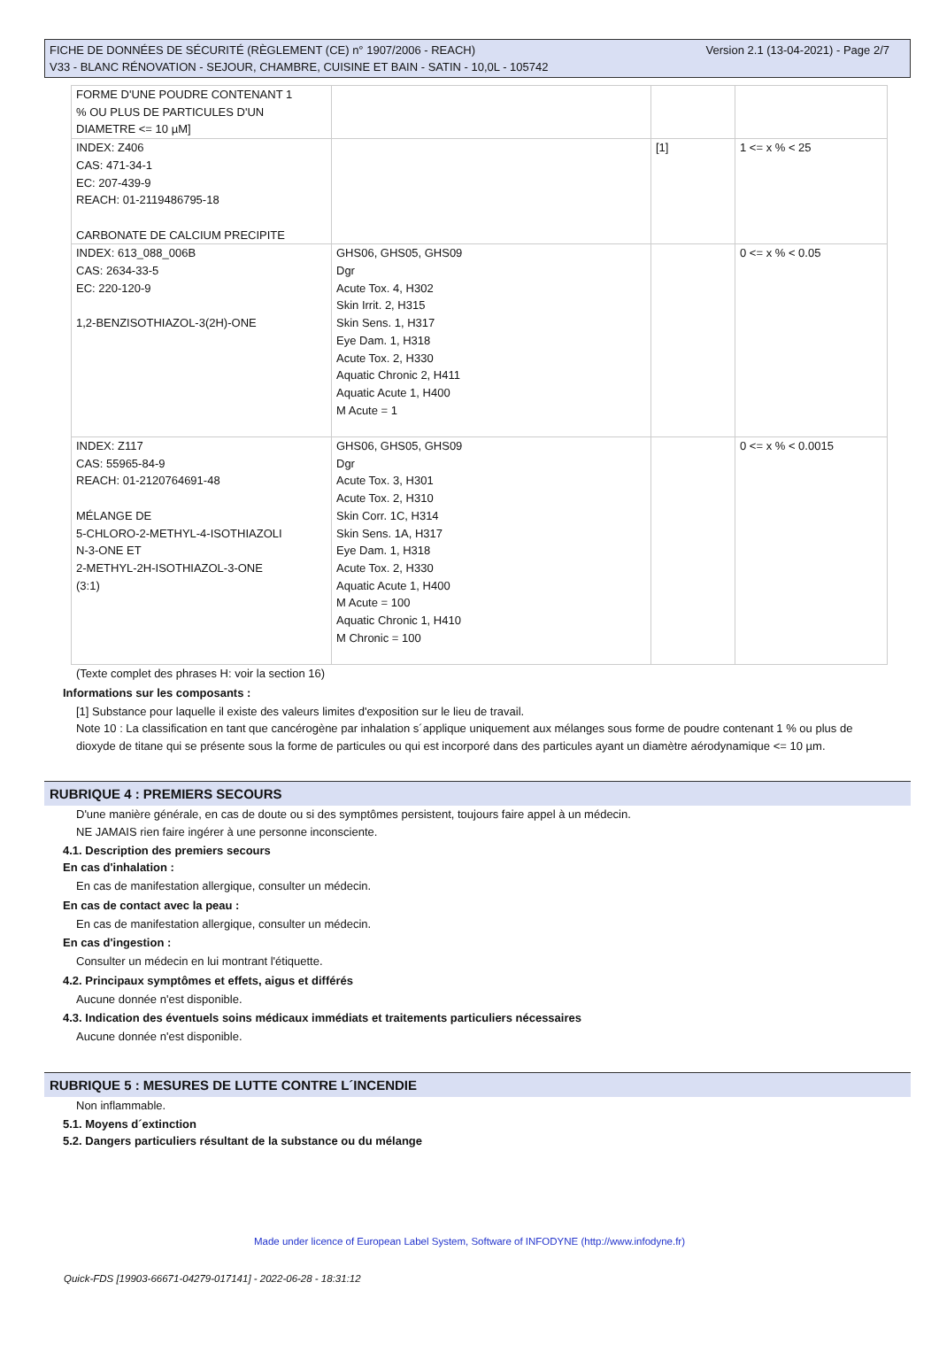Version 2.1 (13-04-2021) - Page 2/7 FICHE DE DONNÉES DE SÉCURITÉ (RÈGLEMENT (CE) n° 1907/2006 - REACH)
V33 - BLANC RÉNOVATION - SEJOUR, CHAMBRE, CUISINE ET BAIN - SATIN - 10,0L - 105742
| FORME D'UNE POUDRE CONTENANT 1 % OU PLUS DE PARTICULES D'UN DIAMETRE <= 10 µM] | | | |
| INDEX: Z406 CAS: 471-34-1 EC: 207-439-9 REACH: 01-2119486795-18 CARBONATE DE CALCIUM PRECIPITE | | [1] | 1 <= x % < 25 |
| INDEX: 613_088_006B CAS: 2634-33-5 EC: 220-120-9 1,2-BENZISOTHIAZOL-3(2H)-ONE | GHS06, GHS05, GHS09 Dgr Acute Tox. 4, H302 Skin Irrit. 2, H315 Skin Sens. 1, H317 Eye Dam. 1, H318 Acute Tox. 2, H330 Aquatic Chronic 2, H411 Aquatic Acute 1, H400 M Acute = 1 | | 0 <= x % < 0.05 |
| INDEX: Z117 CAS: 55965-84-9 REACH: 01-2120764691-48 MÉLANGE DE 5-CHLORO-2-METHYL-4-ISOTHIAZOLI N-3-ONE ET 2-METHYL-2H-ISOTHIAZOL-3-ONE (3:1) | GHS06, GHS05, GHS09 Dgr Acute Tox. 3, H301 Acute Tox. 2, H310 Skin Corr. 1C, H314 Skin Sens. 1A, H317 Eye Dam. 1, H318 Acute Tox. 2, H330 Aquatic Acute 1, H400 M Acute = 100 Aquatic Chronic 1, H410 M Chronic = 100 | | 0 <= x % < 0.0015 |
(Texte complet des phrases H: voir la section 16)
Informations sur les composants :
[1] Substance pour laquelle il existe des valeurs limites d'exposition sur le lieu de travail.
Note 10 : La classification en tant que cancérogène par inhalation s´applique uniquement aux mélanges sous forme de poudre contenant 1 % ou plus de dioxyde de titane qui se présente sous la forme de particules ou qui est incorporé dans des particules ayant un diamètre aérodynamique <= 10 µm.
RUBRIQUE 4 : PREMIERS SECOURS
D'une manière générale, en cas de doute ou si des symptômes persistent, toujours faire appel à un médecin.
NE JAMAIS rien faire ingérer à une personne inconsciente.
4.1. Description des premiers secours
En cas d'inhalation :
En cas de manifestation allergique, consulter un médecin.
En cas de contact avec la peau :
En cas de manifestation allergique, consulter un médecin.
En cas d'ingestion :
Consulter un médecin en lui montrant l'étiquette.
4.2. Principaux symptômes et effets, aigus et différés
Aucune donnée n'est disponible.
4.3. Indication des éventuels soins médicaux immédiats et traitements particuliers nécessaires
Aucune donnée n'est disponible.
RUBRIQUE 5 : MESURES DE LUTTE CONTRE L´INCENDIE
Non inflammable.
5.1. Moyens d´extinction
5.2. Dangers particuliers résultant de la substance ou du mélange
Made under licence of European Label System, Software of INFODYNE (http://www.infodyne.fr)
Quick-FDS [19903-66671-04279-017141] - 2022-06-28 - 18:31:12